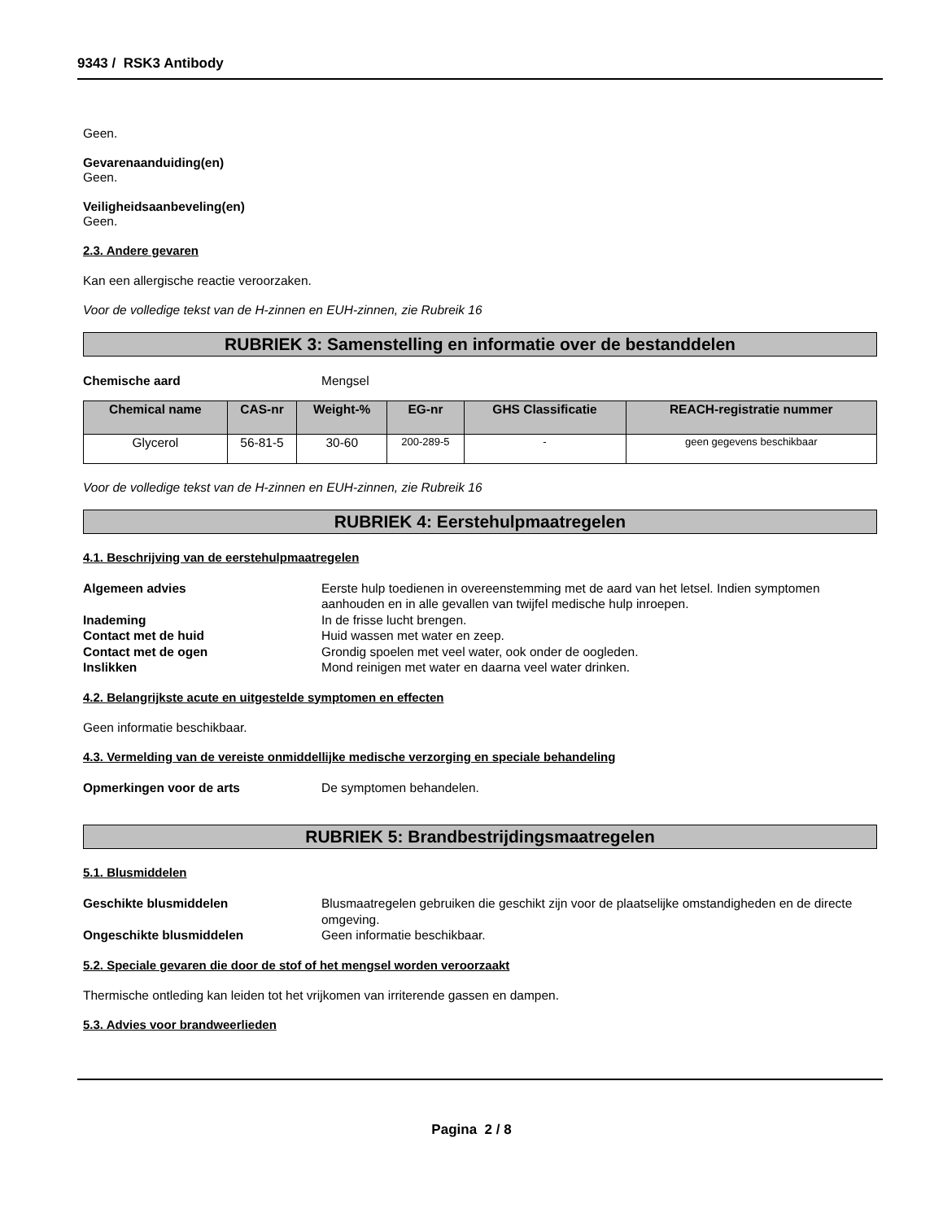9343 / RSK3 Antibody
Geen.
Gevarenaanduiding(en)
Geen.
Veiligheidsaanbeveling(en)
Geen.
2.3. Andere gevaren
Kan een allergische reactie veroorzaken.
Voor de volledige tekst van de H-zinnen en EUH-zinnen, zie Rubreik 16
RUBRIEK 3: Samenstelling en informatie over de bestanddelen
Chemische aard Mengsel
| Chemical name | CAS-nr | Weight-% | EG-nr | GHS Classificatie | REACH-registratie nummer |
| --- | --- | --- | --- | --- | --- |
| Glycerol | 56-81-5 | 30-60 | 200-289-5 | - | geen gegevens beschikbaar |
Voor de volledige tekst van de H-zinnen en EUH-zinnen, zie Rubreik 16
RUBRIEK 4: Eerstehulpmaatregelen
4.1. Beschrijving van de eerstehulpmaatregelen
Algemeen advies Eerste hulp toedienen in overeenstemming met de aard van het letsel. Indien symptomen aanhouden en in alle gevallen van twijfel medische hulp inroepen. Inademing In de frisse lucht brengen. Contact met de huid Huid wassen met water en zeep. Contact met de ogen Grondig spoelen met veel water, ook onder de oogleden. Inslikken Mond reinigen met water en daarna veel water drinken.
4.2. Belangrijkste acute en uitgestelde symptomen en effecten
Geen informatie beschikbaar.
4.3. Vermelding van de vereiste onmiddellijke medische verzorging en speciale behandeling
Opmerkingen voor de arts De symptomen behandelen.
RUBRIEK 5: Brandbestrijdingsmaatregelen
5.1. Blusmiddelen
Geschikte blusmiddelen Blusmaatregelen gebruiken die geschikt zijn voor de plaatselijke omstandigheden en de directe omgeving. Ongeschikte blusmiddelen Geen informatie beschikbaar.
5.2. Speciale gevaren die door de stof of het mengsel worden veroorzaakt
Thermische ontleding kan leiden tot het vrijkomen van irriterende gassen en dampen.
5.3. Advies voor brandweerlieden
Pagina 2 / 8